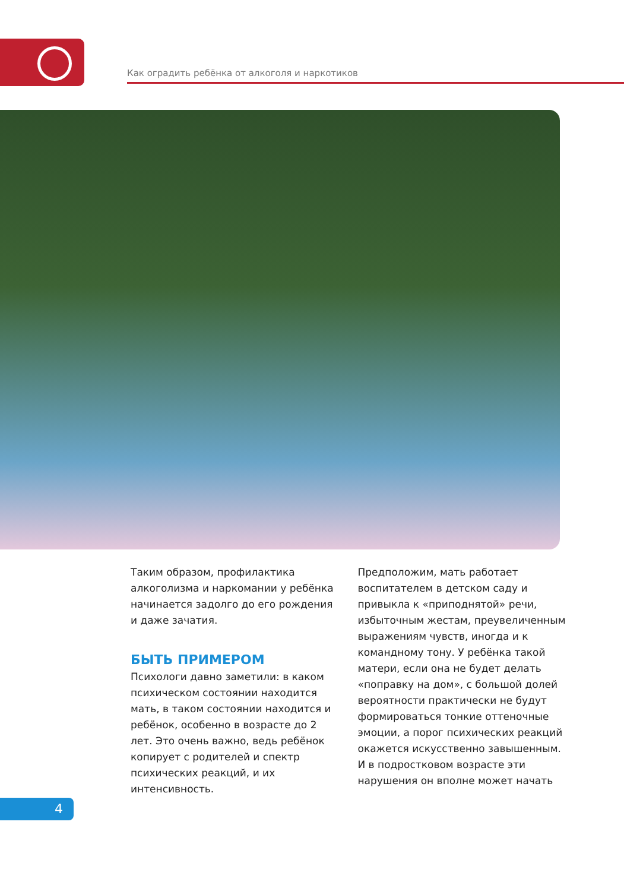Как оградить ребёнка от алкоголя и наркотиков
Таким образом, профилактика алкоголизма и наркомании у ребёнка начинается задолго до его рождения и даже зачатия.
БЫТЬ ПРИМЕРОМ
Психологи давно заметили: в каком психическом состоянии находится мать, в таком состоянии находится и ребёнок, особенно в возрасте до 2 лет. Это очень важно, ведь ребёнок копирует с родителей и спектр психических реакций, и их интенсивность.
Предположим, мать работает воспитателем в детском саду и привыкла к «приподнятой» речи, избыточным жестам, преувеличенным выражениям чувств, иногда и к командному тону. У ребёнка такой матери, если она не будет делать «поправку на дом», с большой долей вероятности практически не будут формироваться тонкие оттеночные эмоции, а порог психических реакций окажется искусственно завышенным. И в подростковом возрасте эти нарушения он вполне может начать
4